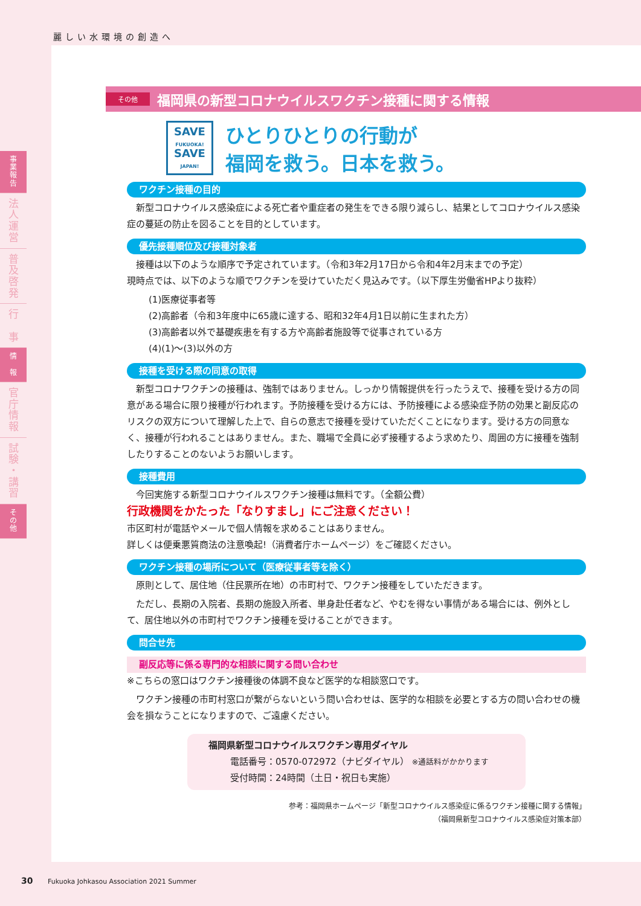麗しい水環境の創造へ
事
業
報
告
法
人
運
営
普
及
啓
発
行
事
情
報
官
庁
情
報
試
験
・
講
習
そ
の
他
その他
福岡県の新型コロナウイルスワクチン接種に関する情報
SAVE
FUKUOKA!
SAVE
JAPAN!
ひとりひとりの行動が
福岡を救う。日本を救う。
ワクチン接種の目的
新型コロナウイルス感染症による死亡者や重症者の発生をできる限り減らし、結果としてコロナウイルス感染症の蔓延の防止を図ることを目的としています。
優先接種順位及び接種対象者
接種は以下のような順序で予定されています。（令和3年2月17日から令和4年2月末までの予定）
現時点では、以下のような順でワクチンを受けていただく見込みです。（以下厚生労働省HPより抜粋）
(1)医療従事者等
(2)高齢者（令和3年度中に65歳に達する、昭和32年4月1日以前に生まれた方）
(3)高齢者以外で基礎疾患を有する方や高齢者施設等で従事されている方
(4)(1)～(3)以外の方
接種を受ける際の同意の取得
新型コロナワクチンの接種は、強制ではありません。しっかり情報提供を行ったうえで、接種を受ける方の同意がある場合に限り接種が行われます。予防接種を受ける方には、予防接種による感染症予防の効果と副反応のリスクの双方について理解した上で、自らの意志で接種を受けていただくことになります。受ける方の同意なく、接種が行われることはありません。また、職場で全員に必ず接種するよう求めたり、周囲の方に接種を強制したりすることのないようお願いします。
接種費用
今回実施する新型コロナウイルスワクチン接種は無料です。（全額公費）
行政機関をかたった「なりすまし」にご注意ください！
市区町村が電話やメールで個人情報を求めることはありません。
詳しくは便乗悪質商法の注意喚起!（消費者庁ホームページ）をご確認ください。
ワクチン接種の場所について（医療従事者等を除く）
原則として、居住地（住民票所在地）の市町村で、ワクチン接種をしていただきます。
ただし、長期の入院者、長期の施設入所者、単身赴任者など、やむを得ない事情がある場合には、例外として、居住地以外の市町村でワクチン接種を受けることができます。
問合せ先
副反応等に係る専門的な相談に関する問い合わせ
※こちらの窓口はワクチン接種後の体調不良など医学的な相談窓口です。
ワクチン接種の市町村窓口が繋がらないという問い合わせは、医学的な相談を必要とする方の問い合わせの機会を損なうことになりますので、ご遠慮ください。
福岡県新型コロナウイルスワクチン専用ダイヤル
電話番号：0570-072972（ナビダイヤル） ※通話料がかかります
受付時間：24時間（土日・祝日も実施）
参考：福岡県ホームページ「新型コロナウイルス感染症に係るワクチン接種に関する情報」
（福岡県新型コロナウイルス感染症対策本部）
30 Fukuoka Johkasou Association 2021 Summer